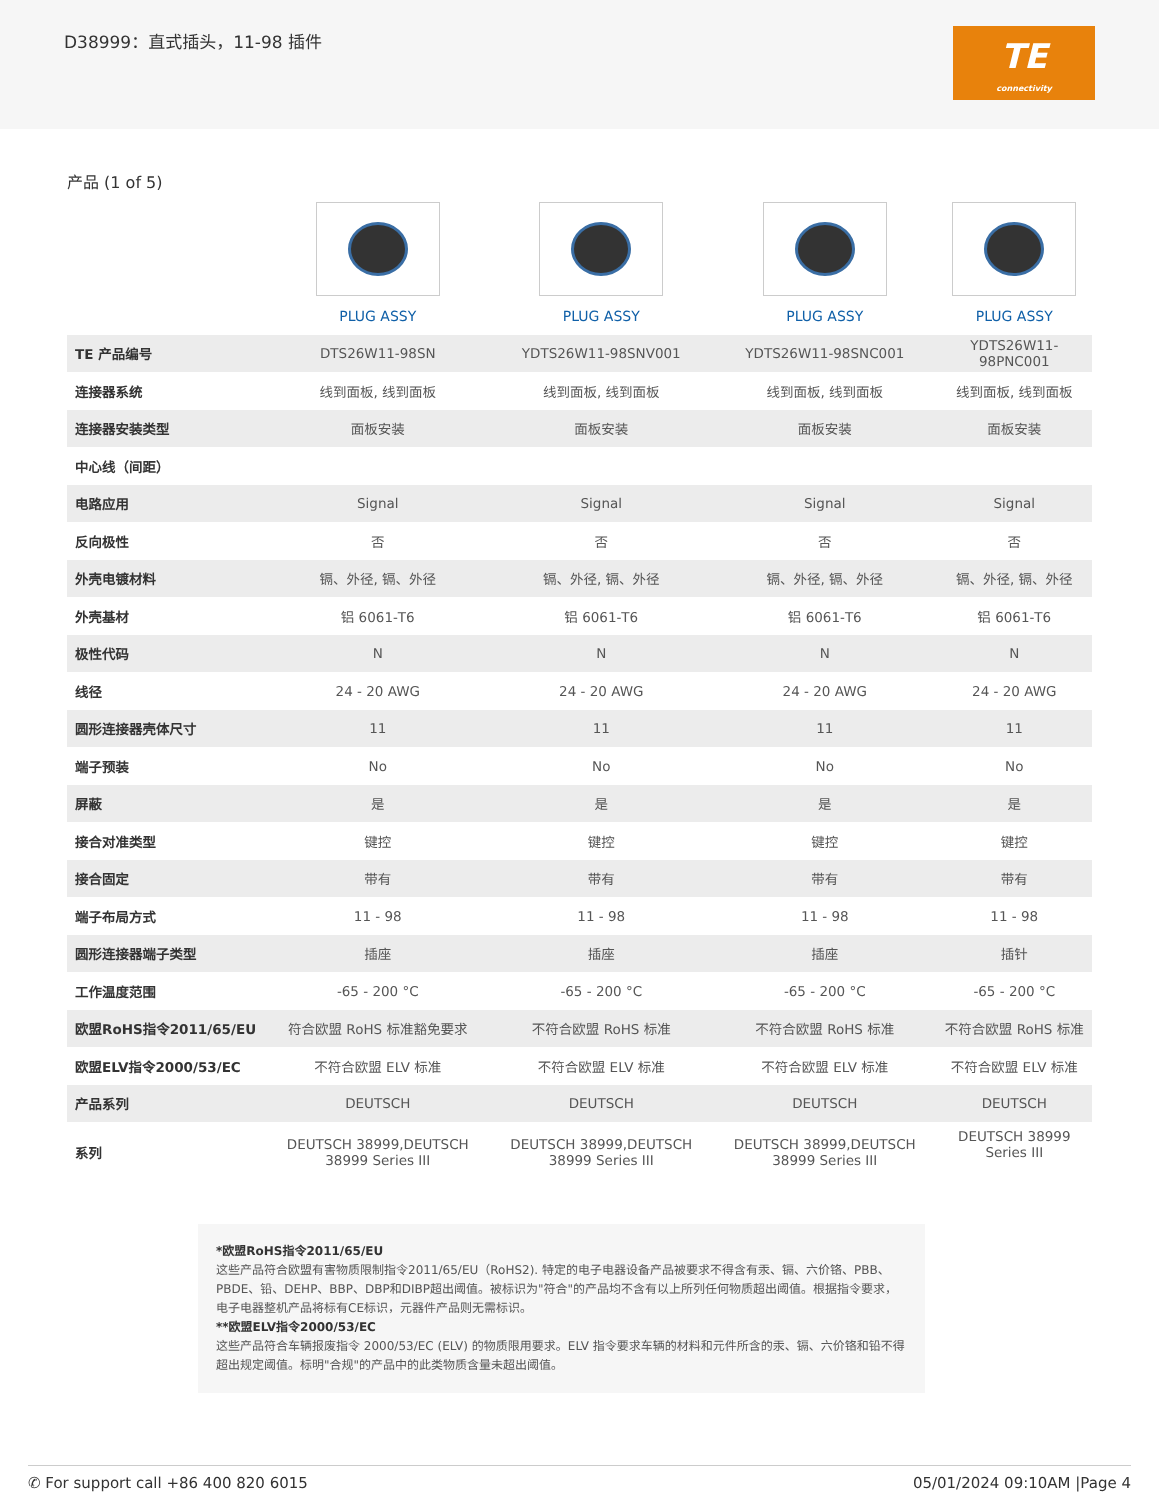D38999：直式插头，11-98 插件
TE
connectivity
产品 (1 of 5)
| | PLUG ASSY | PLUG ASSY | PLUG ASSY | PLUG ASSY |
| TE 产品编号 | DTS26W11-98SN | YDTS26W11-98SNV001 | YDTS26W11-98SNC001 | YDTS26W11-98PNC001 |
| 连接器系统 | 线到面板, 线到面板 | 线到面板, 线到面板 | 线到面板, 线到面板 | 线到面板, 线到面板 |
| 连接器安装类型 | 面板安装 | 面板安装 | 面板安装 | 面板安装 |
| 中心线（间距） | | | | |
| 电路应用 | Signal | Signal | Signal | Signal |
| 反向极性 | 否 | 否 | 否 | 否 |
| 外壳电镀材料 | 镉、外径, 镉、外径 | 镉、外径, 镉、外径 | 镉、外径, 镉、外径 | 镉、外径, 镉、外径 |
| 外壳基材 | 铝 6061-T6 | 铝 6061-T6 | 铝 6061-T6 | 铝 6061-T6 |
| 极性代码 | N | N | N | N |
| 线径 | 24 - 20 AWG | 24 - 20 AWG | 24 - 20 AWG | 24 - 20 AWG |
| 圆形连接器壳体尺寸 | 11 | 11 | 11 | 11 |
| 端子预装 | No | No | No | No |
| 屏蔽 | 是 | 是 | 是 | 是 |
| 接合对准类型 | 键控 | 键控 | 键控 | 键控 |
| 接合固定 | 带有 | 带有 | 带有 | 带有 |
| 端子布局方式 | 11 - 98 | 11 - 98 | 11 - 98 | 11 - 98 |
| 圆形连接器端子类型 | 插座 | 插座 | 插座 | 插针 |
| 工作温度范围 | -65 - 200 °C | -65 - 200 °C | -65 - 200 °C | -65 - 200 °C |
| 欧盟RoHS指令2011/65/EU | 符合欧盟 RoHS 标准豁免要求 | 不符合欧盟 RoHS 标准 | 不符合欧盟 RoHS 标准 | 不符合欧盟 RoHS 标准 |
| 欧盟ELV指令2000/53/EC | 不符合欧盟 ELV 标准 | 不符合欧盟 ELV 标准 | 不符合欧盟 ELV 标准 | 不符合欧盟 ELV 标准 |
| 产品系列 | DEUTSCH | DEUTSCH | DEUTSCH | DEUTSCH |
| 系列 | DEUTSCH 38999,DEUTSCH 38999 Series III | DEUTSCH 38999,DEUTSCH 38999 Series III | DEUTSCH 38999,DEUTSCH 38999 Series III | DEUTSCH 38999 Series III |
*欧盟RoHS指令2011/65/EU
这些产品符合欧盟有害物质限制指令2011/65/EU（RoHS2). 特定的电子电器设备产品被要求不得含有汞、镉、六价铬、PBB、PBDE、铅、DEHP、BBP、DBP和DIBP超出阈值。被标识为"符合"的产品均不含有以上所列任何物质超出阈值。根据指令要求，电子电器整机产品将标有CE标识，元器件产品则无需标识。
**欧盟ELV指令2000/53/EC
这些产品符合车辆报废指令 2000/53/EC (ELV) 的物质限用要求。ELV 指令要求车辆的材料和元件所含的汞、镉、六价铬和铅不得超出规定阈值。标明"合规"的产品中的此类物质含量未超出阈值。
✆ For support call +86 400 820 6015 05/01/2024 09:10AM |Page 4